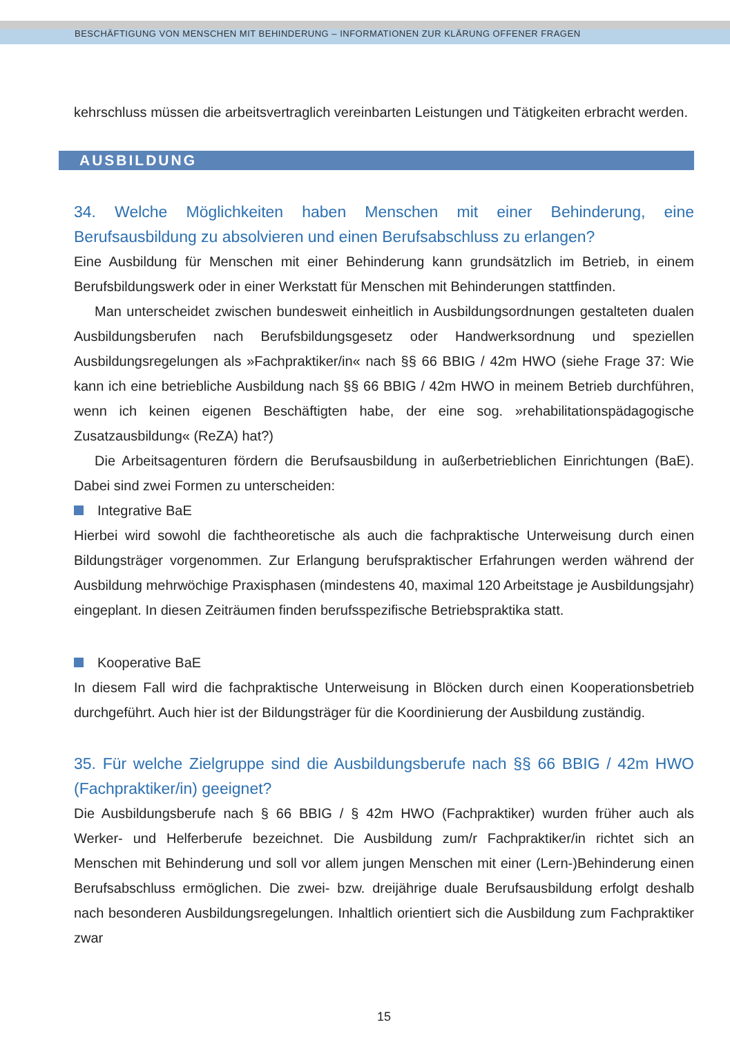BESCHÄFTIGUNG VON MENSCHEN MIT BEHINDERUNG – INFORMATIONEN ZUR KLÄRUNG OFFENER FRAGEN
kehrschluss müssen die arbeitsvertraglich vereinbarten Leistungen und Tätigkeiten erbracht werden.
AUSBILDUNG
34. Welche Möglichkeiten haben Menschen mit einer Behinderung, eine Berufsausbildung zu absolvieren und einen Berufsabschluss zu erlangen?
Eine Ausbildung für Menschen mit einer Behinderung kann grundsätzlich im Betrieb, in einem Berufsbildungswerk oder in einer Werkstatt für Menschen mit Behinderungen stattfinden.
Man unterscheidet zwischen bundesweit einheitlich in Ausbildungsordnungen gestalteten dualen Ausbildungsberufen nach Berufsbildungsgesetz oder Handwerksordnung und speziellen Ausbildungsregelungen als »Fachpraktiker/in« nach §§ 66 BBIG / 42m HWO (siehe Frage 37: Wie kann ich eine betriebliche Ausbildung nach §§ 66 BBIG / 42m HWO in meinem Betrieb durchführen, wenn ich keinen eigenen Beschäftigten habe, der eine sog. »rehabilitationspädagogische Zusatzausbildung« (ReZA) hat?)
Die Arbeitsagenturen fördern die Berufsausbildung in außerbetrieblichen Einrichtungen (BaE). Dabei sind zwei Formen zu unterscheiden:
Integrative BaE
Hierbei wird sowohl die fachtheoretische als auch die fachpraktische Unterweisung durch einen Bildungsträger vorgenommen. Zur Erlangung berufspraktischer Erfahrungen werden während der Ausbildung mehrwöchige Praxisphasen (mindestens 40, maximal 120 Arbeitstage je Ausbildungsjahr) eingeplant. In diesen Zeiträumen finden berufsspezifische Betriebspraktika statt.
Kooperative BaE
In diesem Fall wird die fachpraktische Unterweisung in Blöcken durch einen Kooperationsbetrieb durchgeführt. Auch hier ist der Bildungsträger für die Koordinierung der Ausbildung zuständig.
35. Für welche Zielgruppe sind die Ausbildungsberufe nach §§ 66 BBIG / 42m HWO (Fachpraktiker/in) geeignet?
Die Ausbildungsberufe nach § 66 BBIG / § 42m HWO (Fachpraktiker) wurden früher auch als Werker- und Helferberufe bezeichnet. Die Ausbildung zum/r Fachpraktiker/in richtet sich an Menschen mit Behinderung und soll vor allem jungen Menschen mit einer (Lern-)Behinderung einen Berufsabschluss ermöglichen. Die zwei- bzw. dreijährige duale Berufsausbildung erfolgt deshalb nach besonderen Ausbildungsregelungen. Inhaltlich orientiert sich die Ausbildung zum Fachpraktiker zwar
15